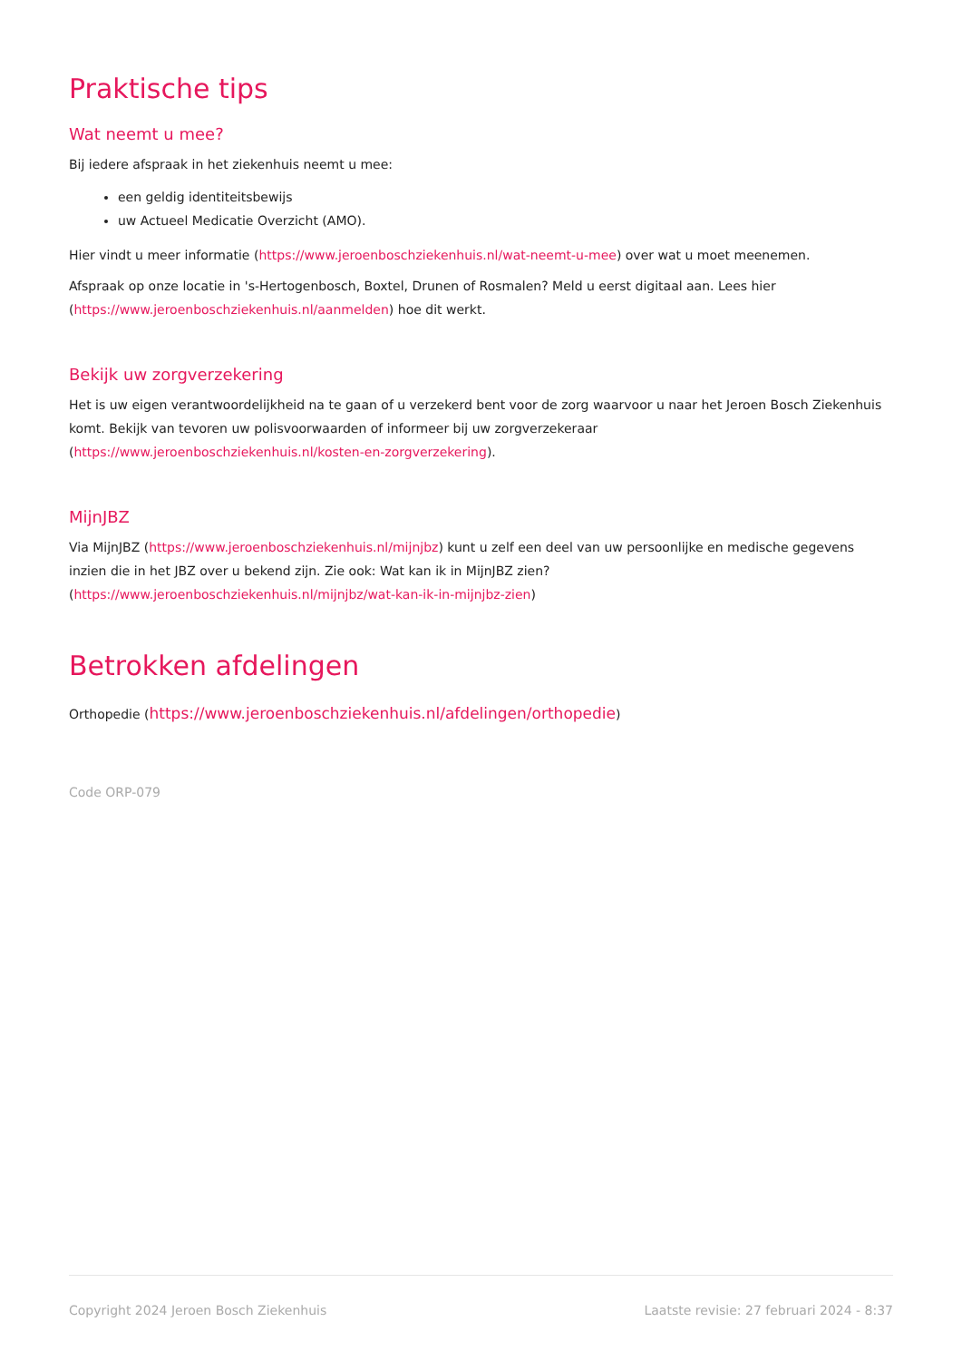Praktische tips
Wat neemt u mee?
Bij iedere afspraak in het ziekenhuis neemt u mee:
een geldig identiteitsbewijs
uw Actueel Medicatie Overzicht (AMO).
Hier vindt u meer informatie (https://www.jeroenboschziekenhuis.nl/wat-neemt-u-mee) over wat u moet meenemen.
Afspraak op onze locatie in 's-Hertogenbosch, Boxtel, Drunen of Rosmalen? Meld u eerst digitaal aan. Lees hier (https://www.jeroenboschziekenhuis.nl/aanmelden) hoe dit werkt.
Bekijk uw zorgverzekering
Het is uw eigen verantwoordelijkheid na te gaan of u verzekerd bent voor de zorg waarvoor u naar het Jeroen Bosch Ziekenhuis komt. Bekijk van tevoren uw polisvoorwaarden of informeer bij uw zorgverzekeraar
(https://www.jeroenboschziekenhuis.nl/kosten-en-zorgverzekering).
MijnJBZ
Via MijnJBZ (https://www.jeroenboschziekenhuis.nl/mijnjbz) kunt u zelf een deel van uw persoonlijke en medische gegevens inzien die in het JBZ over u bekend zijn. Zie ook: Wat kan ik in MijnJBZ zien?
(https://www.jeroenboschziekenhuis.nl/mijnjbz/wat-kan-ik-in-mijnjbz-zien)
Betrokken afdelingen
Orthopedie (https://www.jeroenboschziekenhuis.nl/afdelingen/orthopedie)
Code ORP-079
Copyright 2024 Jeroen Bosch Ziekenhuis Laatste revisie: 27 februari 2024 - 8:37